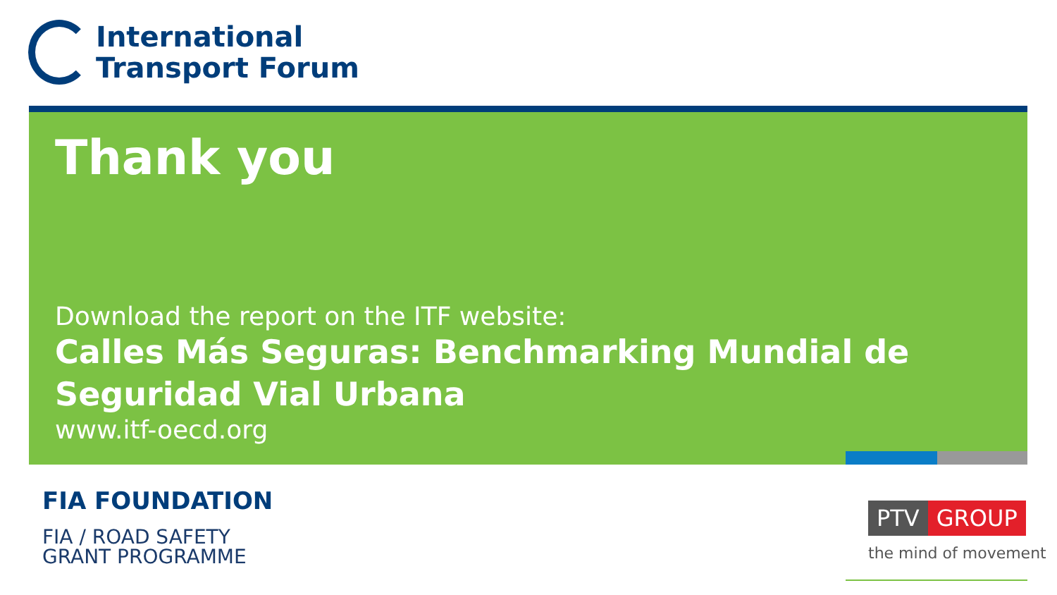International
Transport Forum
Thank you
Download the report on the ITF website:
Calles Más Seguras: Benchmarking Mundial de Seguridad Vial Urbana
www.itf-oecd.org
FIA FOUNDATION
FIA / ROAD SAFETY
GRANT PROGRAMME
PTV GROUP
the mind of movement